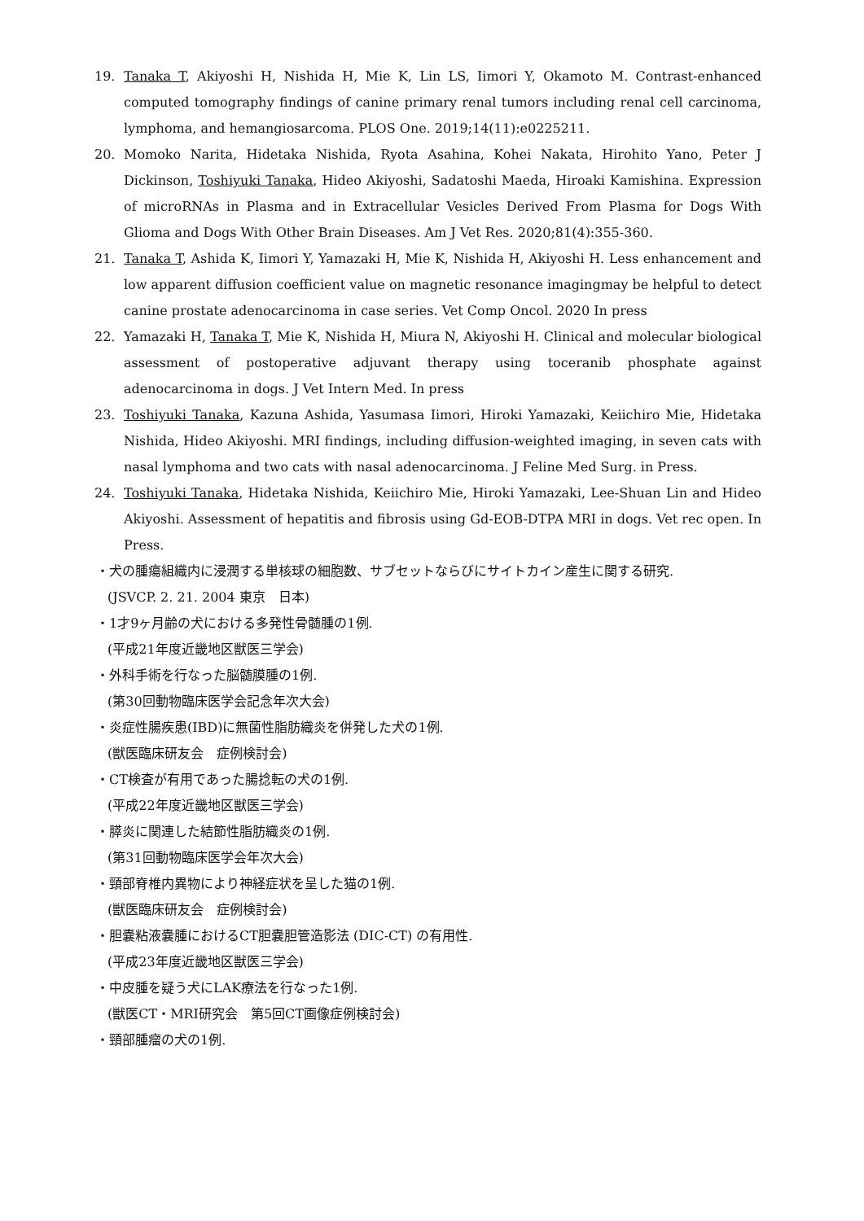19. Tanaka T, Akiyoshi H, Nishida H, Mie K, Lin LS, Iimori Y, Okamoto M. Contrast-enhanced computed tomography findings of canine primary renal tumors including renal cell carcinoma, lymphoma, and hemangiosarcoma. PLOS One. 2019;14(11):e0225211.
20. Momoko Narita, Hidetaka Nishida, Ryota Asahina, Kohei Nakata, Hirohito Yano, Peter J Dickinson, Toshiyuki Tanaka, Hideo Akiyoshi, Sadatoshi Maeda, Hiroaki Kamishina. Expression of microRNAs in Plasma and in Extracellular Vesicles Derived From Plasma for Dogs With Glioma and Dogs With Other Brain Diseases. Am J Vet Res. 2020;81(4):355-360.
21. Tanaka T, Ashida K, Iimori Y, Yamazaki H, Mie K, Nishida H, Akiyoshi H. Less enhancement and low apparent diffusion coefficient value on magnetic resonance imagingmay be helpful to detect canine prostate adenocarcinoma in case series. Vet Comp Oncol. 2020 In press
22. Yamazaki H, Tanaka T, Mie K, Nishida H, Miura N, Akiyoshi H. Clinical and molecular biological assessment of postoperative adjuvant therapy using toceranib phosphate against adenocarcinoma in dogs. J Vet Intern Med. In press
23. Toshiyuki Tanaka, Kazuna Ashida, Yasumasa Iimori, Hiroki Yamazaki, Keiichiro Mie, Hidetaka Nishida, Hideo Akiyoshi. MRI findings, including diffusion-weighted imaging, in seven cats with nasal lymphoma and two cats with nasal adenocarcinoma. J Feline Med Surg. in Press.
24. Toshiyuki Tanaka, Hidetaka Nishida, Keiichiro Mie, Hiroki Yamazaki, Lee-Shuan Lin and Hideo Akiyoshi. Assessment of hepatitis and fibrosis using Gd-EOB-DTPA MRI in dogs. Vet rec open. In Press.
・犬の腫瘍組織内に浸潤する単核球の細胞数、サブセットならびにサイトカイン産生に関する研究.
(JSVCP. 2. 21. 2004 東京　日本)
・1才9ヶ月齢の犬における多発性骨髄腫の1例.
(平成21年度近畿地区獣医三学会)
・外科手術を行なった脳髄膜腫の1例.
(第30回動物臨床医学会記念年次大会)
・炎症性腸疾患(IBD)に無菌性脂肪織炎を併発した犬の1例.
(獣医臨床研友会　症例検討会)
・CT検査が有用であった腸捻転の犬の1例.
(平成22年度近畿地区獣医三学会)
・膵炎に関連した結節性脂肪織炎の1例.
(第31回動物臨床医学会年次大会)
・頸部脊椎内異物により神経症状を呈した猫の1例.
(獣医臨床研友会　症例検討会)
・胆嚢粘液嚢腫におけるCT胆嚢胆管造影法 (DIC‐CT) の有用性.
(平成23年度近畿地区獣医三学会)
・中皮腫を疑う犬にLAK療法を行なった1例.
(獣医CT・MRI研究会　第5回CT画像症例検討会)
・頸部腫瘤の犬の1例.